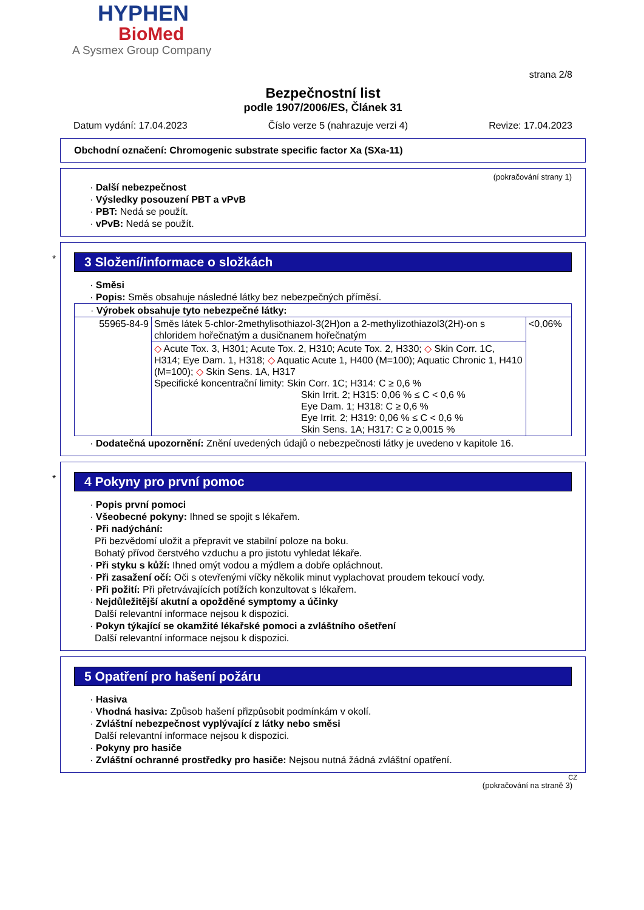HYPHEN
BioMed
A Sysmex Group Company
strana 2/8
Bezpečnostní list
podle 1907/2006/ES, Článek 31
Datum vydání: 17.04.2023 Číslo verze 5 (nahrazuje verzi 4) Revize: 17.04.2023
Obchodní označení: Chromogenic substrate specific factor Xa (SXa-11)
(pokračování strany 1)
· Další nebezpečnost
· Výsledky posouzení PBT a vPvB
· PBT: Nedá se použít.
· vPvB: Nedá se použít.
*
3 Složení/informace o složkách
· Směsi
· Popis: Směs obsahuje následné látky bez nebezpečných příměsí.
| · Výrobek obsahuje tyto nebezpečné látky: | | |
| 55965-84-9 | Směs látek 5-chlor-2methylisothiazol-3(2H)on a 2-methylizothiazol3(2H)-on s chloridem hořečnatým a dusičnanem hořečnatým | <0,06% |
| | ◇ Acute Tox. 3, H301; Acute Tox. 2, H310; Acute Tox. 2, H330; ◇ Skin Corr. 1C, H314; Eye Dam. 1, H318; ◇ Aquatic Acute 1, H400 (M=100); Aquatic Chronic 1, H410 (M=100); ◇ Skin Sens. 1A, H317 Specifické koncentrační limity: Skin Corr. 1C; H314: C ≥ 0,6 % Skin Irrit. 2; H315: 0,06 % ≤ C < 0,6 % Eye Dam. 1; H318: C ≥ 0,6 % Eye Irrit. 2; H319: 0,06 % ≤ C < 0,6 % Skin Sens. 1A; H317: C ≥ 0,0015 % | |
· Dodatečná upozornění: Znění uvedených údajů o nebezpečnosti látky je uvedeno v kapitole 16.
*
4 Pokyny pro první pomoc
· Popis první pomoci
· Všeobecné pokyny: Ihned se spojit s lékařem.
· Při nadýchání:
Při bezvědomí uložit a přepravit ve stabilní poloze na boku.
Bohatý přívod čerstvého vzduchu a pro jistotu vyhledat lékaře.
· Při styku s kůží: Ihned omýt vodou a mýdlem a dobře opláchnout.
· Při zasažení očí: Oči s otevřenými víčky několik minut vyplachovat proudem tekoucí vody.
· Při požití: Při přetrvávajících potížích konzultovat s lékařem.
· Nejdůležitější akutní a opožděné symptomy a účinky
Další relevantní informace nejsou k dispozici.
· Pokyn týkající se okamžité lékařské pomoci a zvláštního ošetření
Další relevantní informace nejsou k dispozici.
5 Opatření pro hašení požáru
· Hasiva
· Vhodná hasiva: Způsob hašení přizpůsobit podmínkám v okolí.
· Zvláštní nebezpečnost vyplývající z látky nebo směsi
Další relevantní informace nejsou k dispozici.
· Pokyny pro hasiče
· Zvláštní ochranné prostředky pro hasiče: Nejsou nutná žádná zvláštní opatření.
CZ
(pokračování na straně 3)